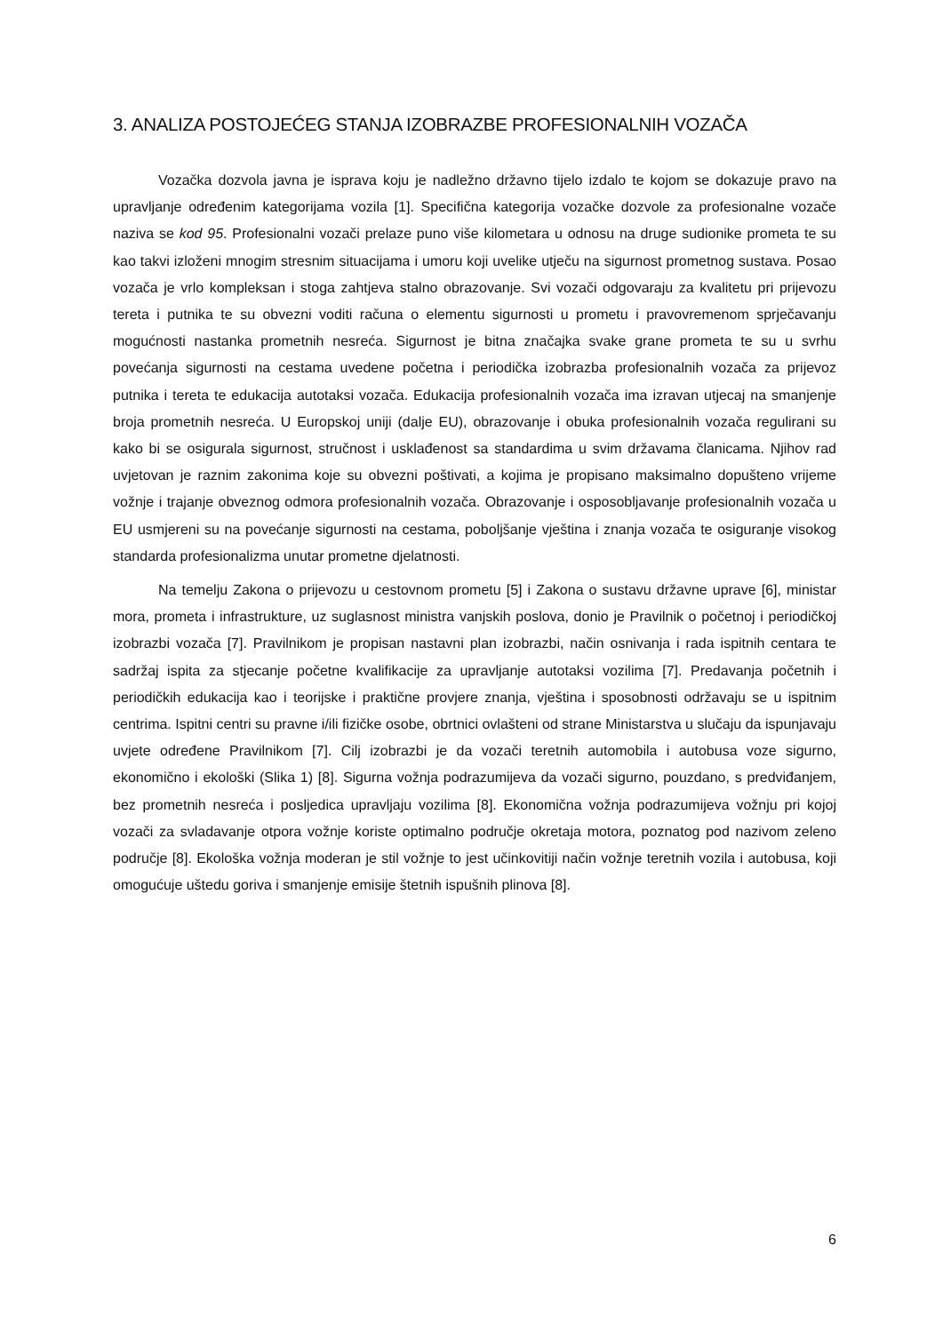3. ANALIZA POSTOJEĆEG STANJA IZOBRAZBE PROFESIONALNIH VOZAČA
Vozačka dozvola javna je isprava koju je nadležno državno tijelo izdalo te kojom se dokazuje pravo na upravljanje određenim kategorijama vozila [1]. Specifična kategorija vozačke dozvole za profesionalne vozače naziva se kod 95. Profesionalni vozači prelaze puno više kilometara u odnosu na druge sudionike prometa te su kao takvi izloženi mnogim stresnim situacijama i umoru koji uvelike utječu na sigurnost prometnog sustava. Posao vozača je vrlo kompleksan i stoga zahtjeva stalno obrazovanje. Svi vozači odgovaraju za kvalitetu pri prijevozu tereta i putnika te su obvezni voditi računa o elementu sigurnosti u prometu i pravovremenom sprječavanju mogućnosti nastanka prometnih nesreća. Sigurnost je bitna značajka svake grane prometa te su u svrhu povećanja sigurnosti na cestama uvedene početna i periodička izobrazba profesionalnih vozača za prijevoz putnika i tereta te edukacija autotaksi vozača. Edukacija profesionalnih vozača ima izravan utjecaj na smanjenje broja prometnih nesreća. U Europskoj uniji (dalje EU), obrazovanje i obuka profesionalnih vozača regulirani su kako bi se osigurala sigurnost, stručnost i usklađenost sa standardima u svim državama članicama. Njihov rad uvjetovan je raznim zakonima koje su obvezni poštivati, a kojima je propisano maksimalno dopušteno vrijeme vožnje i trajanje obveznog odmora profesionalnih vozača. Obrazovanje i osposobljavanje profesionalnih vozača u EU usmjereni su na povećanje sigurnosti na cestama, poboljšanje vještina i znanja vozača te osiguranje visokog standarda profesionalizma unutar prometne djelatnosti.
Na temelju Zakona o prijevozu u cestovnom prometu [5] i Zakona o sustavu državne uprave [6], ministar mora, prometa i infrastrukture, uz suglasnost ministra vanjskih poslova, donio je Pravilnik o početnoj i periodičkoj izobrazbi vozača [7]. Pravilnikom je propisan nastavni plan izobrazbi, način osnivanja i rada ispitnih centara te sadržaj ispita za stjecanje početne kvalifikacije za upravljanje autotaksi vozilima [7]. Predavanja početnih i periodičkih edukacija kao i teorijske i praktične provjere znanja, vještina i sposobnosti održavaju se u ispitnim centrima. Ispitni centri su pravne i/ili fizičke osobe, obrtnici ovlašteni od strane Ministarstva u slučaju da ispunjavaju uvjete određene Pravilnikom [7]. Cilj izobrazbi je da vozači teretnih automobila i autobusa voze sigurno, ekonomično i ekološki (Slika 1) [8]. Sigurna vožnja podrazumijeva da vozači sigurno, pouzdano, s predviđanjem, bez prometnih nesreća i posljedica upravljaju vozilima [8]. Ekonomična vožnja podrazumijeva vožnju pri kojoj vozači za svladavanje otpora vožnje koriste optimalno područje okretaja motora, poznatog pod nazivom zeleno područje [8]. Ekološka vožnja moderan je stil vožnje to jest učinkovitiji način vožnje teretnih vozila i autobusa, koji omogućuje uštedu goriva i smanjenje emisije štetnih ispušnih plinova [8].
6